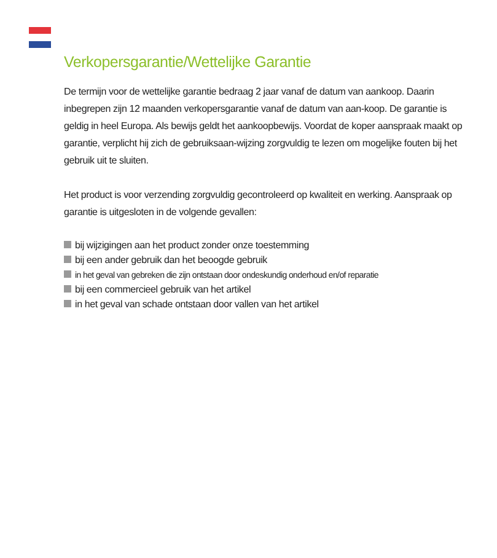Verkopersgarantie/Wettelijke Garantie
De termijn voor de wettelijke garantie bedraag 2 jaar vanaf de datum van aankoop. Daarin inbegrepen zijn 12 maanden verkopersgarantie vanaf de datum van aan-koop. De garantie is geldig in heel Europa. Als bewijs geldt het aankoopbewijs. Voordat de koper aanspraak maakt op garantie, verplicht hij zich de gebruiksaan-wijzing zorgvuldig te lezen om mogelijke fouten bij het gebruik uit te sluiten.
Het product is voor verzending zorgvuldig gecontroleerd op kwaliteit en werking. Aanspraak op garantie is uitgesloten in de volgende gevallen:
bij wijzigingen aan het product zonder onze toestemming
bij een ander gebruik dan het beoogde gebruik
in het geval van gebreken die zijn ontstaan door ondeskundig onderhoud en/of reparatie
bij een commercieel gebruik van het artikel
in het geval van schade ontstaan door vallen van het artikel